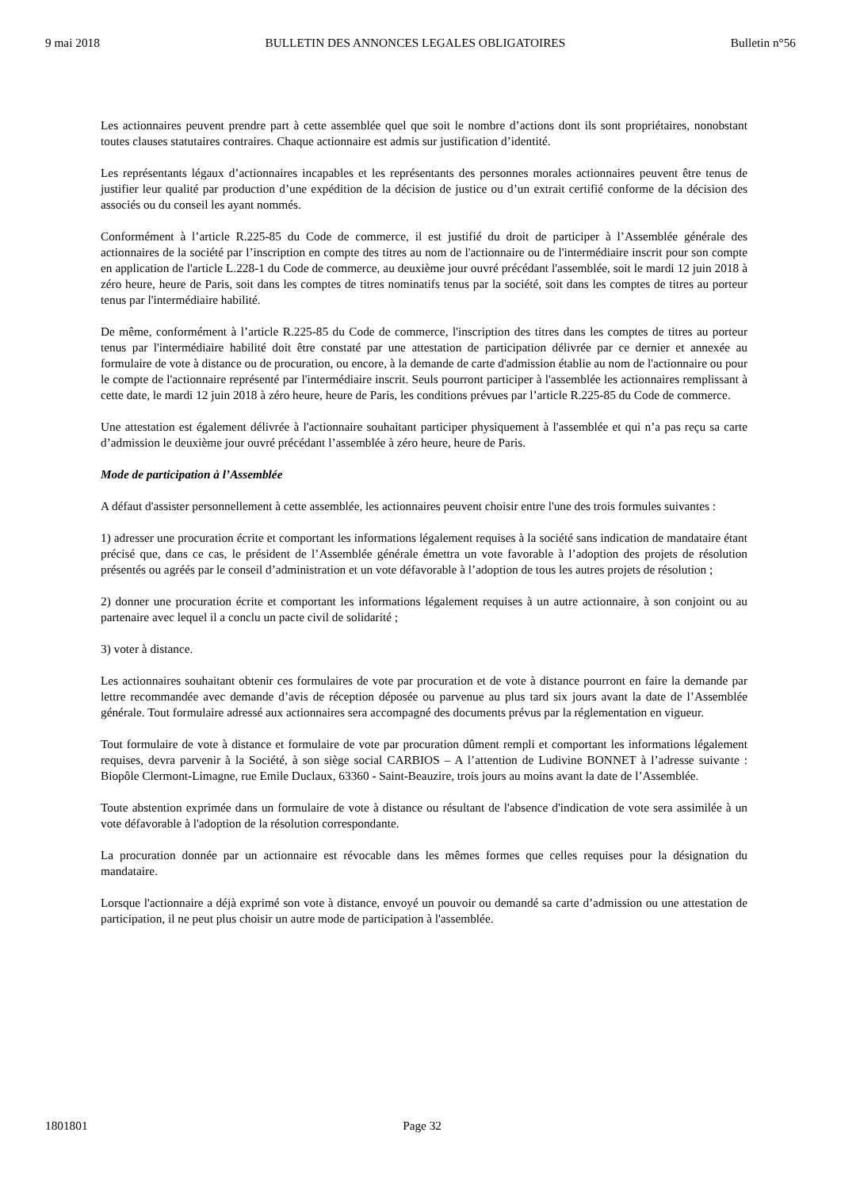9 mai 2018 BULLETIN DES ANNONCES LEGALES OBLIGATOIRES Bulletin n°56
Les actionnaires peuvent prendre part à cette assemblée quel que soit le nombre d’actions dont ils sont propriétaires, nonobstant toutes clauses statutaires contraires. Chaque actionnaire est admis sur justification d’identité.
Les représentants légaux d’actionnaires incapables et les représentants des personnes morales actionnaires peuvent être tenus de justifier leur qualité par production d’une expédition de la décision de justice ou d’un extrait certifié conforme de la décision des associés ou du conseil les ayant nommés.
Conformément à l’article R.225-85 du Code de commerce, il est justifié du droit de participer à l’Assemblée générale des actionnaires de la société par l’inscription en compte des titres au nom de l'actionnaire ou de l'intermédiaire inscrit pour son compte en application de l'article L.228-1 du Code de commerce, au deuxième jour ouvré précédant l'assemblée, soit le mardi 12 juin 2018 à zéro heure, heure de Paris, soit dans les comptes de titres nominatifs tenus par la société, soit dans les comptes de titres au porteur tenus par l'intermédiaire habilité.
De même, conformément à l’article R.225-85 du Code de commerce, l'inscription des titres dans les comptes de titres au porteur tenus par l'intermédiaire habilité doit être constaté par une attestation de participation délivrée par ce dernier et annexée au formulaire de vote à distance ou de procuration, ou encore, à la demande de carte d'admission établie au nom de l'actionnaire ou pour le compte de l'actionnaire représenté par l'intermédiaire inscrit. Seuls pourront participer à l'assemblée les actionnaires remplissant à cette date, le mardi 12 juin 2018 à zéro heure, heure de Paris, les conditions prévues par l’article R.225-85 du Code de commerce.
Une attestation est également délivrée à l'actionnaire souhaitant participer physiquement à l'assemblée et qui n’a pas reçu sa carte d’admission le deuxième jour ouvré précédant l’assemblée à zéro heure, heure de Paris.
Mode de participation à l’Assemblée
A défaut d'assister personnellement à cette assemblée, les actionnaires peuvent choisir entre l'une des trois formules suivantes :
1) adresser une procuration écrite et comportant les informations légalement requises à la société sans indication de mandataire étant précisé que, dans ce cas, le président de l’Assemblée générale émettra un vote favorable à l’adoption des projets de résolution présentés ou agréés par le conseil d’administration et un vote défavorable à l’adoption de tous les autres projets de résolution ;
2) donner une procuration écrite et comportant les informations légalement requises à un autre actionnaire, à son conjoint ou au partenaire avec lequel il a conclu un pacte civil de solidarité ;
3) voter à distance.
Les actionnaires souhaitant obtenir ces formulaires de vote par procuration et de vote à distance pourront en faire la demande par lettre recommandée avec demande d’avis de réception déposée ou parvenue au plus tard six jours avant la date de l’Assemblée générale. Tout formulaire adressé aux actionnaires sera accompagné des documents prévus par la réglementation en vigueur.
Tout formulaire de vote à distance et formulaire de vote par procuration dûment rempli et comportant les informations légalement requises, devra parvenir à la Société, à son siège social CARBIOS – A l’attention de Ludivine BONNET à l’adresse suivante : Biopôle Clermont-Limagne, rue Emile Duclaux, 63360 - Saint-Beauzire, trois jours au moins avant la date de l’Assemblée.
Toute abstention exprimée dans un formulaire de vote à distance ou résultant de l'absence d'indication de vote sera assimilée à un vote défavorable à l'adoption de la résolution correspondante.
La procuration donnée par un actionnaire est révocable dans les mêmes formes que celles requises pour la désignation du mandataire.
Lorsque l'actionnaire a déjà exprimé son vote à distance, envoyé un pouvoir ou demandé sa carte d’admission ou une attestation de participation, il ne peut plus choisir un autre mode de participation à l'assemblée.
1801801 Page 32